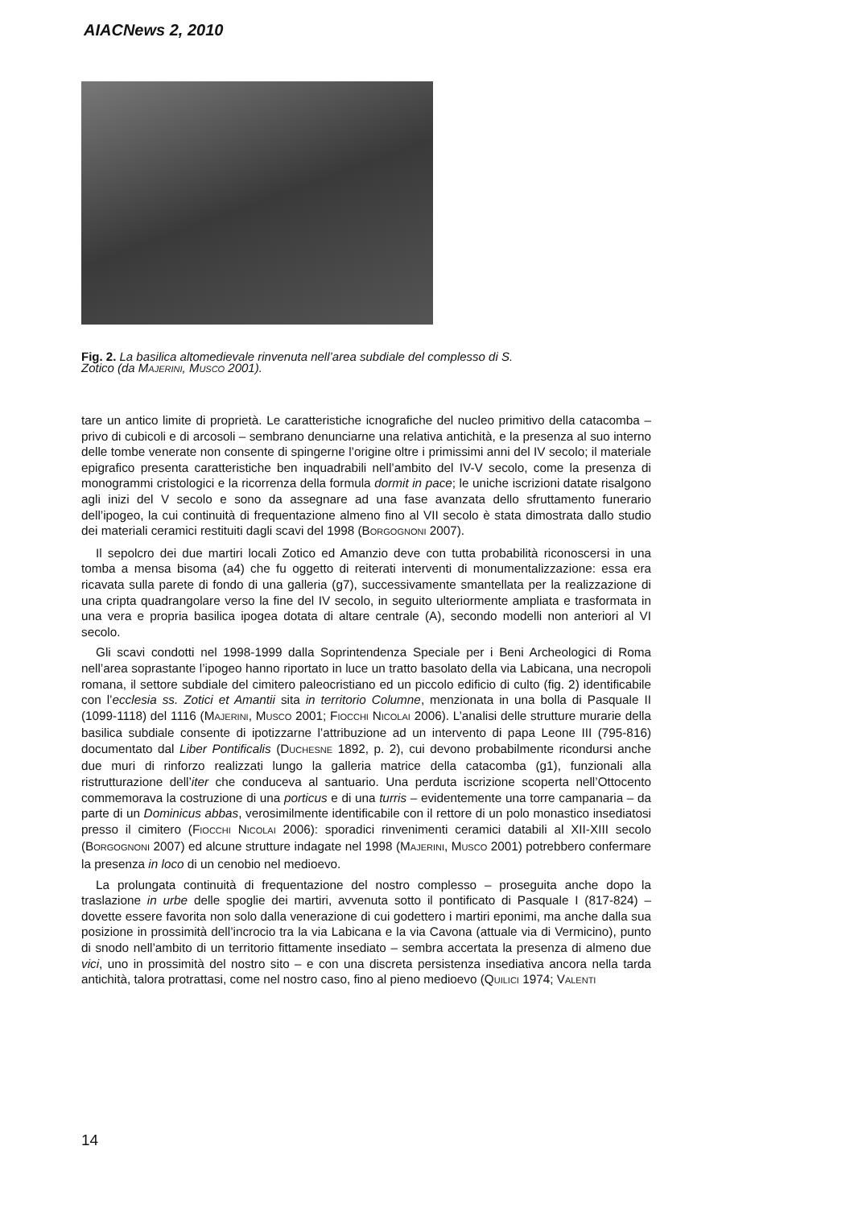AIACNews 2, 2010
Fig. 2. La basilica altomedievale rinvenuta nell’area subdiale del complesso di S. Zotico (da MAJERINI, MUSCO 2001).
tare un antico limite di proprietà. Le caratteristiche icnografiche del nucleo primitivo della catacomba – privo di cubicoli e di arcosoli – sembrano denunciarne una relativa antichità, e la presenza al suo interno delle tombe venerate non consente di spingerne l’origine oltre i primissimi anni del IV secolo; il materiale epigrafico presenta caratteristiche ben inquadrabili nell’ambito del IV-V secolo, come la presenza di monogrammi cristologici e la ricorrenza della formula dormit in pace; le uniche iscrizioni datate risalgono agli inizi del V secolo e sono da assegnare ad una fase avanzata dello sfruttamento funerario dell’ipogeo, la cui continuità di frequentazione almeno fino al VII secolo è stata dimostrata dallo studio dei materiali ceramici restituiti dagli scavi del 1998 (BORGOGNONI 2007).
Il sepolcro dei due martiri locali Zotico ed Amanzio deve con tutta probabilità riconoscersi in una tomba a mensa bisoma (a4) che fu oggetto di reiterati interventi di monumentalizzazione: essa era ricavata sulla parete di fondo di una galleria (g7), successivamente smantellata per la realizzazione di una cripta quadrangolare verso la fine del IV secolo, in seguito ulteriormente ampliata e trasformata in una vera e propria basilica ipogea dotata di altare centrale (A), secondo modelli non anteriori al VI secolo.
Gli scavi condotti nel 1998-1999 dalla Soprintendenza Speciale per i Beni Archeologici di Roma nell’area soprastante l’ipogeo hanno riportato in luce un tratto basolato della via Labicana, una necropoli romana, il settore subdiale del cimitero paleocristiano ed un piccolo edificio di culto (fig. 2) identificabile con l’ecclesia ss. Zotici et Amantii sita in territorio Columne, menzionata in una bolla di Pasquale II (1099-1118) del 1116 (MAJERINI, MUSCO 2001; FIOCCHI NICOLAI 2006). L’analisi delle strutture murarie della basilica subdiale consente di ipotizzarne l’attribuzione ad un intervento di papa Leone III (795-816) documentato dal Liber Pontificalis (DUCHESNE 1892, p. 2), cui devono probabilmente ricondursi anche due muri di rinforzo realizzati lungo la galleria matrice della catacomba (g1), funzionali alla ristrutturazione dell’iter che conduceva al santuario. Una perduta iscrizione scoperta nell’Ottocento commemorava la costruzione di una porticus e di una turris – evidentemente una torre campanaria – da parte di un Dominicus abbas, verosimilmente identificabile con il rettore di un polo monastico insediatosi presso il cimitero (FIOCCHI NICOLAI 2006): sporadici rinvenimenti ceramici databili al XII-XIII secolo (BORGOGNONI 2007) ed alcune strutture indagate nel 1998 (MAJERINI, MUSCO 2001) potrebbero confermare la presenza in loco di un cenobio nel medioevo.
La prolungata continuità di frequentazione del nostro complesso – proseguita anche dopo la traslazione in urbe delle spoglie dei martiri, avvenuta sotto il pontificato di Pasquale I (817-824) – dovette essere favorita non solo dalla venerazione di cui godettero i martiri eponimi, ma anche dalla sua posizione in prossimità dell’incrocio tra la via Labicana e la via Cavona (attuale via di Vermicino), punto di snodo nell’ambito di un territorio fittamente insediato – sembra accertata la presenza di almeno due vici, uno in prossimità del nostro sito – e con una discreta persistenza insediativa ancora nella tarda antichità, talora protrattasi, come nel nostro caso, fino al pieno medioevo (QUILICI 1974; VALENTI
14